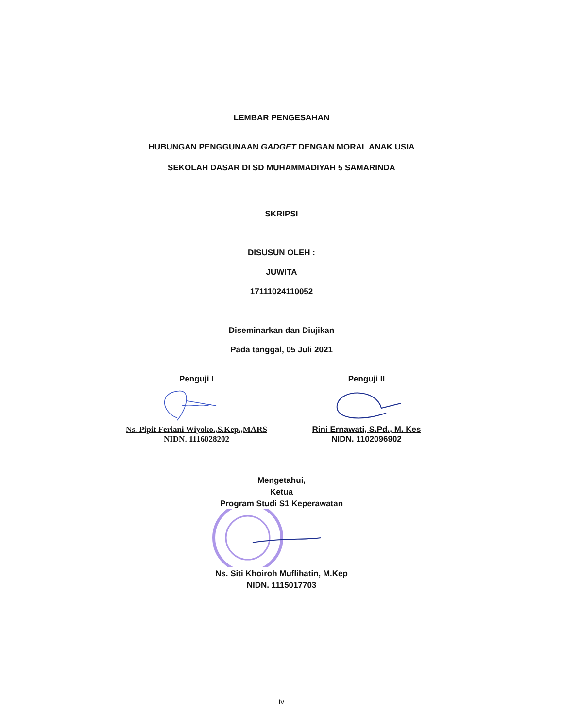LEMBAR PENGESAHAN
HUBUNGAN PENGGUNAAN GADGET DENGAN MORAL ANAK USIA
SEKOLAH DASAR DI SD MUHAMMADIYAH 5 SAMARINDA
SKRIPSI
DISUSUN OLEH :
JUWITA
17111024110052
Diseminarkan dan Diujikan
Pada tanggal, 05 Juli 2021
Penguji I
Ns. Pipit Feriani Wiyoko.,S.Kep.,MARS
NIDN. 1116028202
Penguji II
Rini Ernawati, S.Pd., M. Kes
NIDN. 1102096902
Mengetahui,
Ketua
Program Studi S1 Keperawatan
Ns. Siti Khoiroh Muflihatin, M.Kep
NIDN. 1115017703
iv